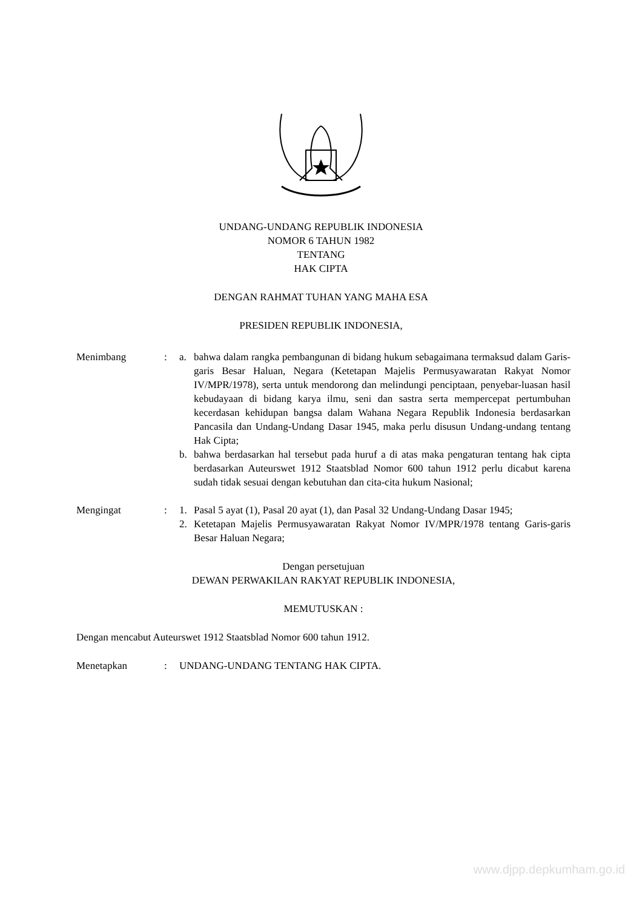UNDANG-UNDANG REPUBLIK INDONESIA
NOMOR 6 TAHUN 1982
TENTANG
HAK CIPTA
DENGAN RAHMAT TUHAN YANG MAHA ESA
PRESIDEN REPUBLIK INDONESIA,
Menimbang : a. bahwa dalam rangka pembangunan di bidang hukum sebagaimana termaksud dalam Garis-garis Besar Haluan, Negara (Ketetapan Majelis Permusyawaratan Rakyat Nomor IV/MPR/1978), serta untuk mendorong dan melindungi penciptaan, penyebar-luasan hasil kebudayaan di bidang karya ilmu, seni dan sastra serta mempercepat pertumbuhan kecerdasan kehidupan bangsa dalam Wahana Negara Republik Indonesia berdasarkan Pancasila dan Undang-Undang Dasar 1945, maka perlu disusun Undang-undang tentang Hak Cipta;
b. bahwa berdasarkan hal tersebut pada huruf a di atas maka pengaturan tentang hak cipta berdasarkan Auteurswet 1912 Staatsblad Nomor 600 tahun 1912 perlu dicabut karena sudah tidak sesuai dengan kebutuhan dan cita-cita hukum Nasional;
Mengingat : 1. Pasal 5 ayat (1), Pasal 20 ayat (1), dan Pasal 32 Undang-Undang Dasar 1945;
2. Ketetapan Majelis Permusyawaratan Rakyat Nomor IV/MPR/1978 tentang Garis-garis Besar Haluan Negara;
Dengan persetujuan
DEWAN PERWAKILAN RAKYAT REPUBLIK INDONESIA,
MEMUTUSKAN :
Dengan mencabut Auteurswet 1912 Staatsblad Nomor 600 tahun 1912.
Menetapkan : UNDANG-UNDANG TENTANG HAK CIPTA.
www.djpp.depkumham.go.id